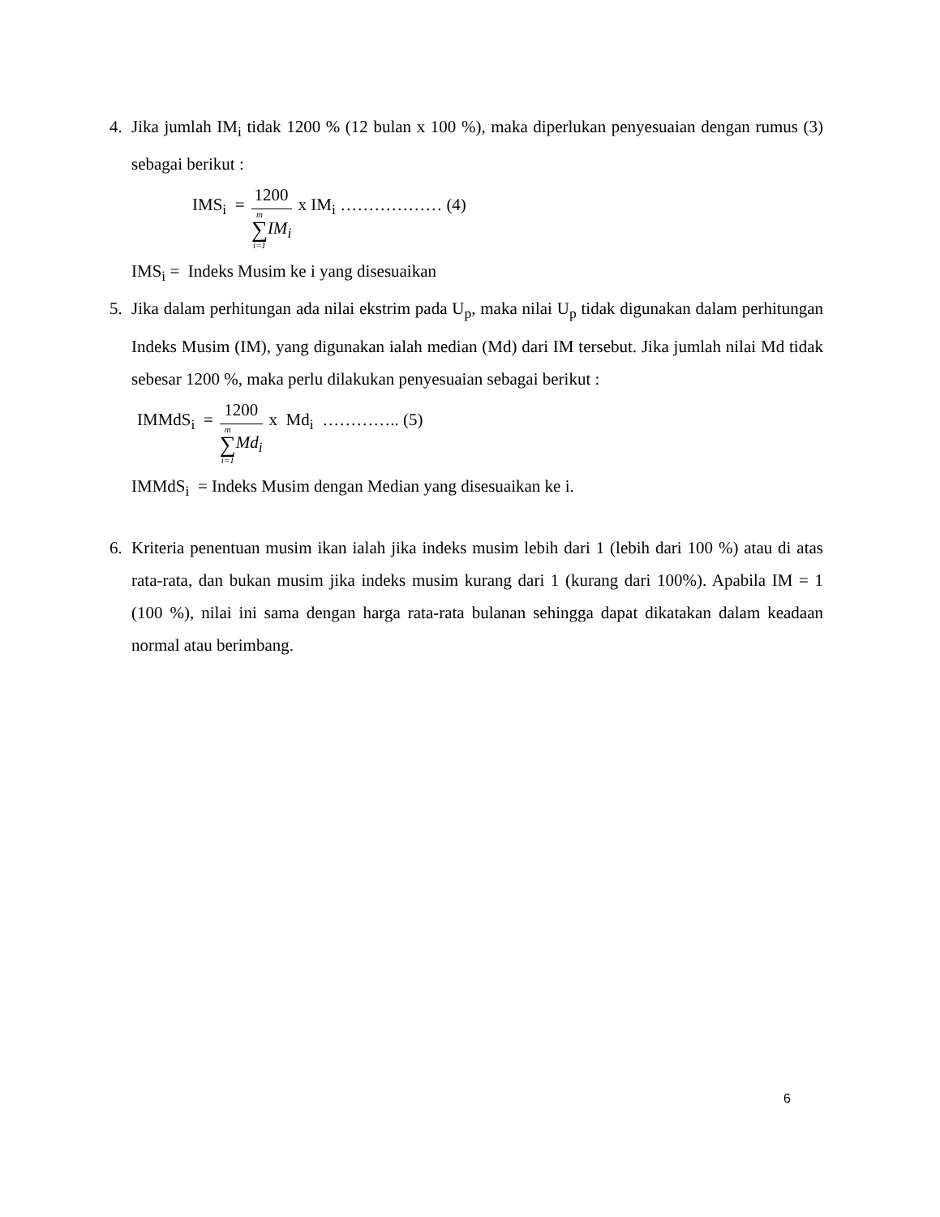4. Jika jumlah IM<sub>i</sub> tidak 1200 % (12 bulan x 100 %), maka diperlukan penyesuaian dengan rumus (3) sebagai berikut :
IMS<sub>i</sub> =
1200
m
∑
i=1
IM<sub>i</sub>
x IM<sub>i</sub> ……………… (4)
IMS<sub>i</sub> = Indeks Musim ke i yang disesuaikan
5. Jika dalam perhitungan ada nilai ekstrim pada U<sub>p</sub>, maka nilai U<sub>p</sub> tidak digunakan dalam perhitungan Indeks Musim (IM), yang digunakan ialah median (Md) dari IM tersebut. Jika jumlah nilai Md tidak sebesar 1200 %, maka perlu dilakukan penyesuaian sebagai berikut :
IMMdS<sub>i</sub> =
1200
m
∑
i=1
Md<sub>i</sub>
x Md<sub>i</sub> ………….. (5)
IMMdS<sub>i</sub> = Indeks Musim dengan Median yang disesuaikan ke i.
6. Kriteria penentuan musim ikan ialah jika indeks musim lebih dari 1 (lebih dari 100 %) atau di atas rata-rata, dan bukan musim jika indeks musim kurang dari 1 (kurang dari 100%). Apabila IM = 1 (100 %), nilai ini sama dengan harga rata-rata bulanan sehingga dapat dikatakan dalam keadaan normal atau berimbang.
6